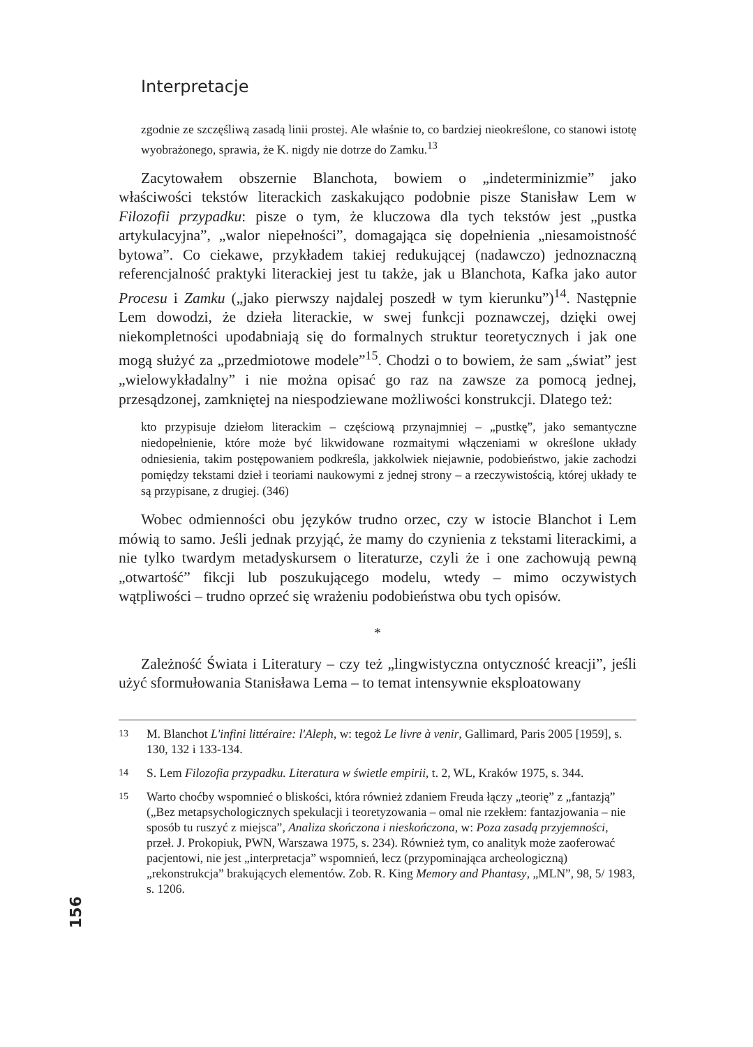Interpretacje
zgodnie ze szczęśliwą zasadą linii prostej. Ale właśnie to, co bardziej nieokreślone, co stanowi istotę wyobrażonego, sprawia, że K. nigdy nie dotrze do Zamku.<sup>13</sup>
Zacytowałem obszernie Blanchota, bowiem o „indeterminizmie” jako właściwości tekstów literackich zaskakująco podobnie pisze Stanisław Lem w Filozofii przypadku: pisze o tym, że kluczowa dla tych tekstów jest „pustka artykulacyjna”, „walor niepełności”, domagająca się dopełnienia „niesamoistność bytowa”. Co ciekawe, przykładem takiej redukującej (nadawczo) jednoznaczną referencjalność praktyki literackiej jest tu także, jak u Blanchota, Kafka jako autor Procesu i Zamku („jako pierwszy najdalej poszedł w tym kierunku”)<sup>14</sup>. Następnie Lem dowodzi, że dzieła literackie, w swej funkcji poznawczej, dzięki owej niekompletności upodabniają się do formalnych struktur teoretycznych i jak one mogą służyć za „przedmiotowe modele”<sup>15</sup>. Chodzi o to bowiem, że sam „świat” jest „wielowykładalny” i nie można opisać go raz na zawsze za pomocą jednej, przesądzonej, zamkniętej na niespodziewane możliwości konstrukcji. Dlatego też:
kto przypisuje dziełom literackim – częściową przynajmniej – „pustkę”, jako semantyczne niedopełnienie, które może być likwidowane rozmaitymi włączeniami w określone układy odniesienia, takim postępowaniem podkreśla, jakkolwiek niejawnie, podobieństwo, jakie zachodzi pomiędzy tekstami dzieł i teoriami naukowymi z jednej strony – a rzeczywistością, której układy te są przypisane, z drugiej. (346)
Wobec odmienności obu języków trudno orzec, czy w istocie Blanchot i Lem mówią to samo. Jeśli jednak przyjąć, że mamy do czynienia z tekstami literackimi, a nie tylko twardym metadyskursem o literaturze, czyli że i one zachowują pewną „otwartość” fikcji lub poszukującego modelu, wtedy – mimo oczywistych wątpliwości – trudno oprzeć się wrażeniu podobieństwa obu tych opisów.
*
Zależność Świata i Literatury – czy też „lingwistyczna ontyczność kreacji”, jeśli użyć sformułowania Stanisława Lema – to temat intensywnie eksploatowany
13 M. Blanchot L'infini littéraire: l'Aleph, w: tegoż Le livre à venir, Gallimard, Paris 2005 [1959], s. 130, 132 i 133-134.
14 S. Lem Filozofia przypadku. Literatura w świetle empirii, t. 2, WL, Kraków 1975, s. 344.
15 Warto choćby wspomnieć o bliskości, która również zdaniem Freuda łączy „teorię” z „fantazją” („Bez metapsychologicznych spekulacji i teoretyzowania – omal nie rzekłem: fantazjowania – nie sposób tu ruszyć z miejsca”, Analiza skończona i nieskończona, w: Poza zasadą przyjemności, przeł. J. Prokopiuk, PWN, Warszawa 1975, s. 234). Również tym, co analityk może zaoferować pacjentowi, nie jest „interpretacja” wspomnień, lecz (przypominająca archeologiczną) „rekonstrukcja” brakujących elementów. Zob. R. King Memory and Phantasy, „MLN”, 98, 5/ 1983, s. 1206.
156